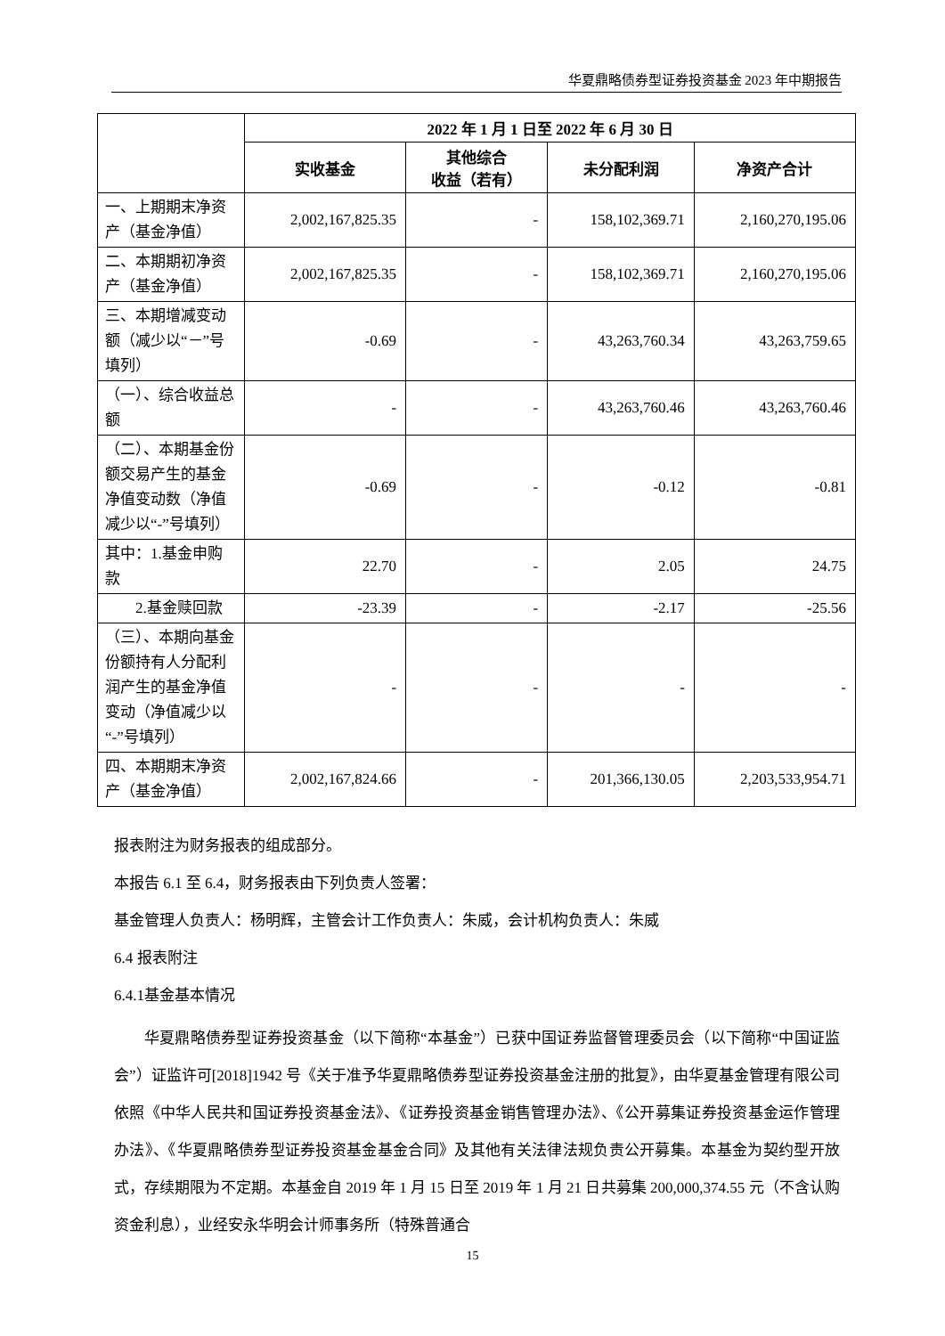华夏鼎略债券型证券投资基金 2023 年中期报告
| | 2022 年 1 月 1 日至 2022 年 6 月 30 日 | | | |
| --- | --- | --- | --- | --- |
| | 实收基金 | 其他综合 收益（若有） | 未分配利润 | 净资产合计 |
| 一、上期期末净资产（基金净值） | 2,002,167,825.35 | - | 158,102,369.71 | 2,160,270,195.06 |
| 二、本期期初净资产（基金净值） | 2,002,167,825.35 | - | 158,102,369.71 | 2,160,270,195.06 |
| 三、本期增减变动额（减少以“－”号填列） | -0.69 | - | 43,263,760.34 | 43,263,759.65 |
| （一）、综合收益总额 | - | - | 43,263,760.46 | 43,263,760.46 |
| （二）、本期基金份额交易产生的基金净值变动数（净值减少以“-”号填列） | -0.69 | - | -0.12 | -0.81 |
| 其中：1.基金申购款 | 22.70 | - | 2.05 | 24.75 |
| 2.基金赎回款 | -23.39 | - | -2.17 | -25.56 |
| （三）、本期向基金份额持有人分配利润产生的基金净值变动（净值减少以“-”号填列） | - | - | - | - |
| 四、本期期末净资产（基金净值） | 2,002,167,824.66 | - | 201,366,130.05 | 2,203,533,954.71 |
报表附注为财务报表的组成部分。
本报告 6.1 至 6.4，财务报表由下列负责人签署：
基金管理人负责人：杨明辉，主管会计工作负责人：朱威，会计机构负责人：朱威
6.4 报表附注
6.4.1基金基本情况
华夏鼎略债券型证券投资基金（以下简称“本基金”）已获中国证券监督管理委员会（以下简称“中国证监会”）证监许可[2018]1942 号《关于准予华夏鼎略债券型证券投资基金注册的批复》，由华夏基金管理有限公司依照《中华人民共和国证券投资基金法》、《证券投资基金销售管理办法》、《公开募集证券投资基金运作管理办法》、《华夏鼎略债券型证券投资基金基金合同》及其他有关法律法规负责公开募集。本基金为契约型开放式，存续期限为不定期。本基金自 2019 年 1 月 15 日至 2019 年 1 月 21 日共募集 200,000,374.55 元（不含认购资金利息），业经安永华明会计师事务所（特殊普通合
15